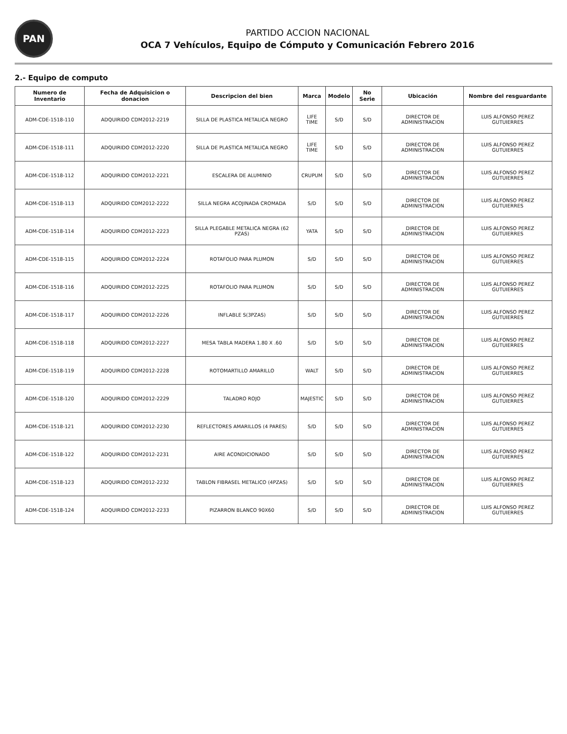PAN
PARTIDO ACCION NACIONAL
OCA 7 Vehículos, Equipo de Cómputo y Comunicación Febrero 2016
2.- Equipo de computo
| Numero de Inventario | Fecha de Adquisicion o donacion | Descripcion del bien | Marca | Modelo | No Serie | Ubicación | Nombre del resguardante |
| --- | --- | --- | --- | --- | --- | --- | --- |
| ADM-CDE-1518-110 | ADQUIRIDO CDM2012-2219 | SILLA DE PLASTICA METALICA NEGRO | LIFE TIME | S/D | S/D | DIRECTOR DE ADMINISTRACION | LUIS ALFONSO PEREZ GUTUIERRES |
| ADM-CDE-1518-111 | ADQUIRIDO CDM2012-2220 | SILLA DE PLASTICA METALICA NEGRO | LIFE TIME | S/D | S/D | DIRECTOR DE ADMINISTRACION | LUIS ALFONSO PEREZ GUTUIERRES |
| ADM-CDE-1518-112 | ADQUIRIDO CDM2012-2221 | ESCALERA DE ALUMINIO | CRUPUM | S/D | S/D | DIRECTOR DE ADMINISTRACION | LUIS ALFONSO PEREZ GUTUIERRES |
| ADM-CDE-1518-113 | ADQUIRIDO CDM2012-2222 | SILLA NEGRA ACOJINADA CROMADA | S/D | S/D | S/D | DIRECTOR DE ADMINISTRACION | LUIS ALFONSO PEREZ GUTUIERRES |
| ADM-CDE-1518-114 | ADQUIRIDO CDM2012-2223 | SILLA PLEGABLE METALICA NEGRA (62 PZAS) | YATA | S/D | S/D | DIRECTOR DE ADMINISTRACION | LUIS ALFONSO PEREZ GUTUIERRES |
| ADM-CDE-1518-115 | ADQUIRIDO CDM2012-2224 | ROTAFOLIO PARA PLUMON | S/D | S/D | S/D | DIRECTOR DE ADMINISTRACION | LUIS ALFONSO PEREZ GUTUIERRES |
| ADM-CDE-1518-116 | ADQUIRIDO CDM2012-2225 | ROTAFOLIO PARA PLUMON | S/D | S/D | S/D | DIRECTOR DE ADMINISTRACION | LUIS ALFONSO PEREZ GUTUIERRES |
| ADM-CDE-1518-117 | ADQUIRIDO CDM2012-2226 | INFLABLE S(3PZAS) | S/D | S/D | S/D | DIRECTOR DE ADMINISTRACION | LUIS ALFONSO PEREZ GUTUIERRES |
| ADM-CDE-1518-118 | ADQUIRIDO CDM2012-2227 | MESA TABLA MADERA 1.80 X .60 | S/D | S/D | S/D | DIRECTOR DE ADMINISTRACION | LUIS ALFONSO PEREZ GUTUIERRES |
| ADM-CDE-1518-119 | ADQUIRIDO CDM2012-2228 | ROTOMARTILLO AMARILLO | WALT | S/D | S/D | DIRECTOR DE ADMINISTRACION | LUIS ALFONSO PEREZ GUTUIERRES |
| ADM-CDE-1518-120 | ADQUIRIDO CDM2012-2229 | TALADRO ROJO | MAJESTIC | S/D | S/D | DIRECTOR DE ADMINISTRACION | LUIS ALFONSO PEREZ GUTUIERRES |
| ADM-CDE-1518-121 | ADQUIRIDO CDM2012-2230 | REFLECTORES AMARILLOS (4 PARES) | S/D | S/D | S/D | DIRECTOR DE ADMINISTRACION | LUIS ALFONSO PEREZ GUTUIERRES |
| ADM-CDE-1518-122 | ADQUIRIDO CDM2012-2231 | AIRE ACONDICIONADO | S/D | S/D | S/D | DIRECTOR DE ADMINISTRACION | LUIS ALFONSO PEREZ GUTUIERRES |
| ADM-CDE-1518-123 | ADQUIRIDO CDM2012-2232 | TABLON FIBRASEL METALICO (4PZAS) | S/D | S/D | S/D | DIRECTOR DE ADMINISTRACION | LUIS ALFONSO PEREZ GUTUIERRES |
| ADM-CDE-1518-124 | ADQUIRIDO CDM2012-2233 | PIZARRON BLANCO 90X60 | S/D | S/D | S/D | DIRECTOR DE ADMINISTRACION | LUIS ALFONSO PEREZ GUTUIERRES |